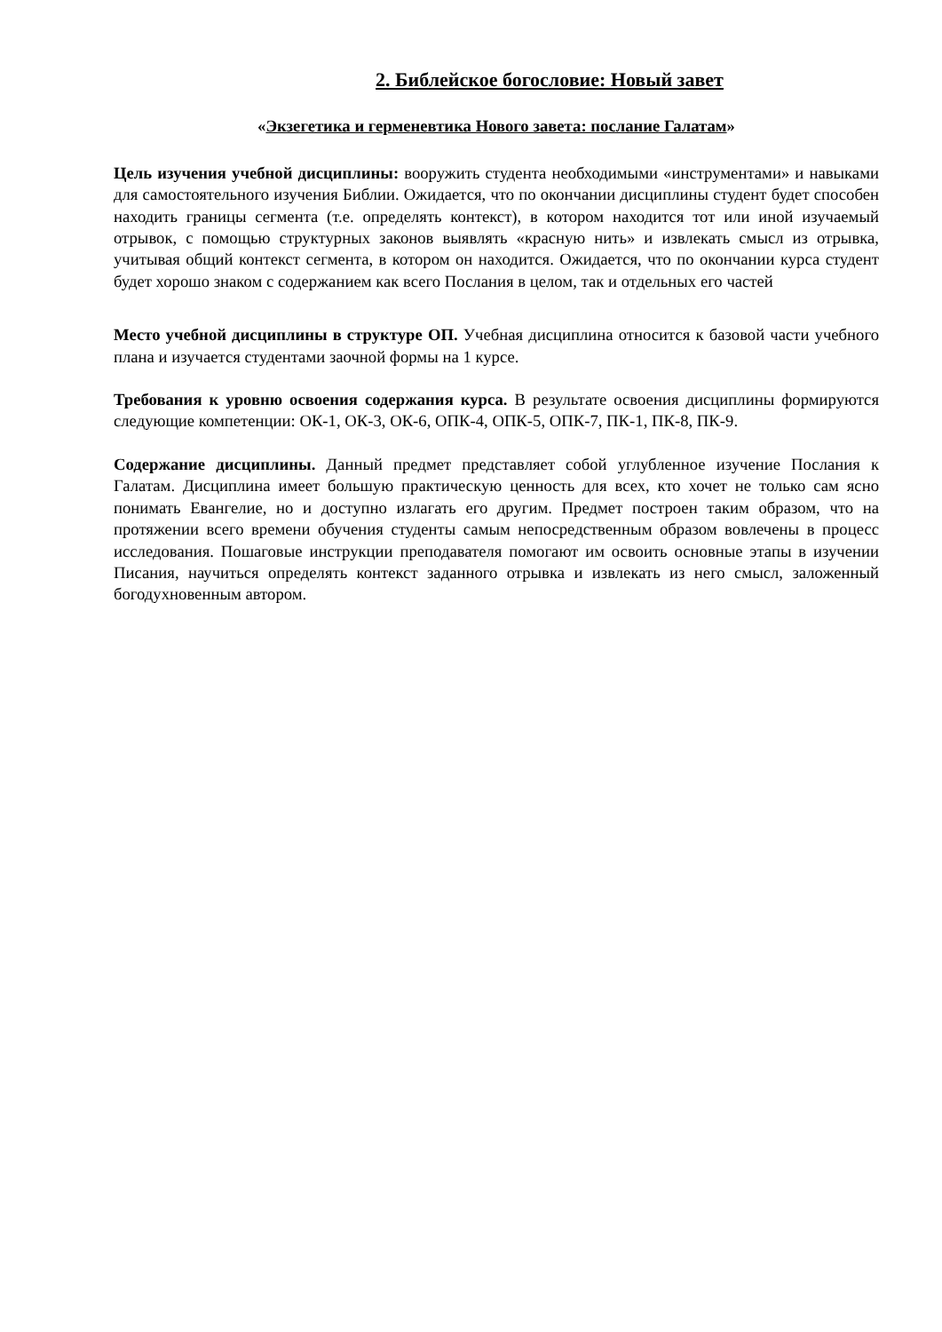2. Библейское богословие: Новый завет
«Экзегетика и герменевтика Нового завета: послание Галатам»
Цель изучения учебной дисциплины: вооружить студента необходимыми «инструментами» и навыками для самостоятельного изучения Библии. Ожидается, что по окончании дисциплины студент будет способен находить границы сегмента (т.е. определять контекст), в котором находится тот или иной изучаемый отрывок, с помощью структурных законов выявлять «красную нить» и извлекать смысл из отрывка, учитывая общий контекст сегмента, в котором он находится. Ожидается, что по окончании курса студент будет хорошо знаком с содержанием как всего Послания в целом, так и отдельных его частей
Место учебной дисциплины в структуре ОП. Учебная дисциплина относится к базовой части учебного плана и изучается студентами заочной формы на 1 курсе.
Требования к уровню освоения содержания курса. В результате освоения дисциплины формируются следующие компетенции: ОК-1, ОК-3, ОК-6, ОПК-4, ОПК-5, ОПК-7, ПК-1, ПК-8, ПК-9.
Содержание дисциплины. Данный предмет представляет собой углубленное изучение Послания к Галатам. Дисциплина имеет большую практическую ценность для всех, кто хочет не только сам ясно понимать Евангелие, но и доступно излагать его другим. Предмет построен таким образом, что на протяжении всего времени обучения студенты самым непосредственным образом вовлечены в процесс исследования. Пошаговые инструкции преподавателя помогают им освоить основные этапы в изучении Писания, научиться определять контекст заданного отрывка и извлекать из него смысл, заложенный богодухновенным автором.